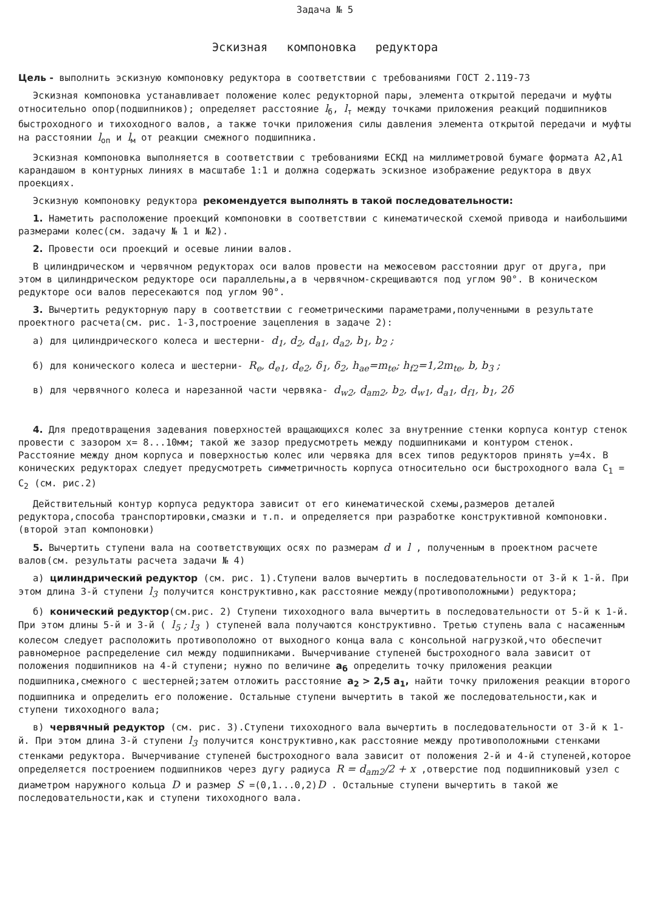Задача № 5
Эскизная компоновка редуктора
Цель - выполнить эскизную компоновку редуктора в соответствии с требованиями ГОСТ 2.119-73
Эскизная компоновка устанавливает положение колес редукторной пары, элемента открытой передачи и муфты относительно опор(подшипников); определяет расстояние l<sub>б</sub>, l<sub>т</sub> между точками приложения реакций подшипников быстроходного и тихоходного валов, а также точки приложения силы давления элемента открытой передачи и муфты на расстоянии l<sub>оп</sub> и l<sub>м</sub> от реакции смежного подшипника.
Эскизная компоновка выполняется в соответствии с требованиями ЕСКД на миллиметровой бумаге формата А2,А1 карандашом в контурных линиях в масштабе 1:1 и должна содержать эскизное изображение редуктора в двух проекциях.
Эскизную компоновку редуктора рекомендуется выполнять в такой последовательности:
1. Наметить расположение проекций компоновки в соответствии с кинематической схемой привода и наибольшими размерами колес(см. задачу № 1 и №2).
2. Провести оси проекций и осевые линии валов.
В цилиндрическом и червячном редукторах оси валов провести на межосевом расстоянии друг от друга, при этом в цилиндрическом редукторе оси параллельны,а в червячном-скрещиваются под углом 90°. В коническом редукторе оси валов пересекаются под углом 90°.
3. Вычертить редукторную пару в соответствии с геометрическими параметрами,полученными в результате проектного расчета(см. рис. 1-3,построение зацепления в задаче 2):
а) для цилиндрического колеса и шестерни- d<sub>1</sub>, d<sub>2</sub>, d<sub>a1</sub>, d<sub>a2</sub>, b<sub>1</sub>, b<sub>2</sub> ;
б) для конического колеса и шестерни- R<sub>e</sub>, d<sub>e1</sub>, d<sub>e2</sub>, δ<sub>1</sub>, δ<sub>2</sub>, h<sub>ae</sub>=m<sub>te</sub>; h<sub>f2</sub>=1,2m<sub>te</sub>, b, b<sub>3</sub> ;
в) для червячного колеса и нарезанной части червяка- d<sub>w2</sub>, d<sub>am2</sub>, b<sub>2</sub>, d<sub>w1</sub>, d<sub>a1</sub>, d<sub>f1</sub>, b<sub>1</sub>, 2δ
4. Для предотвращения задевания поверхностей вращающихся колес за внутренние стенки корпуса контур стенок провести с зазором x= 8...10мм; такой же зазор предусмотреть между подшипниками и контуром стенок. Расстояние между дном корпуса и поверхностью колес или червяка для всех типов редукторов принять y=4x. В конических редукторах следует предусмотреть симметричность корпуса относительно оси быстроходного вала C<sub>1</sub> = C<sub>2</sub> (см. рис.2)
Действительный контур корпуса редуктора зависит от его кинематической схемы,размеров деталей редуктора,способа транспортировки,смазки и т.п. и определяется при разработке конструктивной компоновки.(второй этап компоновки)
5. Вычертить ступени вала на соответствующих осях по размерам d и l , полученным в проектном расчете валов(см. результаты расчета задачи № 4)
а) цилиндрический редуктор (см. рис. 1).Ступени валов вычертить в последовательности от 3-й к 1-й. При этом длина 3-й ступени l<sub>3</sub> получится конструктивно,как расстояние между(противоположными) редуктора;
б) конический редуктор(см.рис. 2) Ступени тихоходного вала вычертить в последовательности от 5-й к 1-й. При этом длины 5-й и 3-й ( l<sub>5</sub> ; l<sub>3</sub> ) ступеней вала получаются конструктивно. Третью ступень вала с насаженным колесом следует расположить противоположно от выходного конца вала с консольной нагрузкой,что обеспечит равномерное распределение сил между подшипниками. Вычерчивание ступеней быстроходного вала зависит от положения подшипников на 4-й ступени; нужно по величине a<sub>б</sub> определить точку приложения реакции подшипника,смежного с шестерней;затем отложить расстояние a<sub>2</sub> > 2,5 a<sub>1</sub>, найти точку приложения реакции второго подшипника и определить его положение. Остальные ступени вычертить в такой же последовательности,как и ступени тихоходного вала;
в) червячный редуктор (см. рис. 3).Ступени тихоходного вала вычертить в последовательности от 3-й к 1-й. При этом длина 3-й ступени l<sub>3</sub> получится конструктивно,как расстояние между противоположными стенками стенками редуктора. Вычерчивание ступеней быстроходного вала зависит от положения 2-й и 4-й ступеней,которое определяется построением подшипников через дугу радиуса R = d<sub>am2</sub>/2 + x ,отверстие под подшипниковый узел с диаметром наружного кольца D и размер S =(0,1...0,2)D . Остальные ступени вычертить в такой же последовательности,как и ступени тихоходного вала.